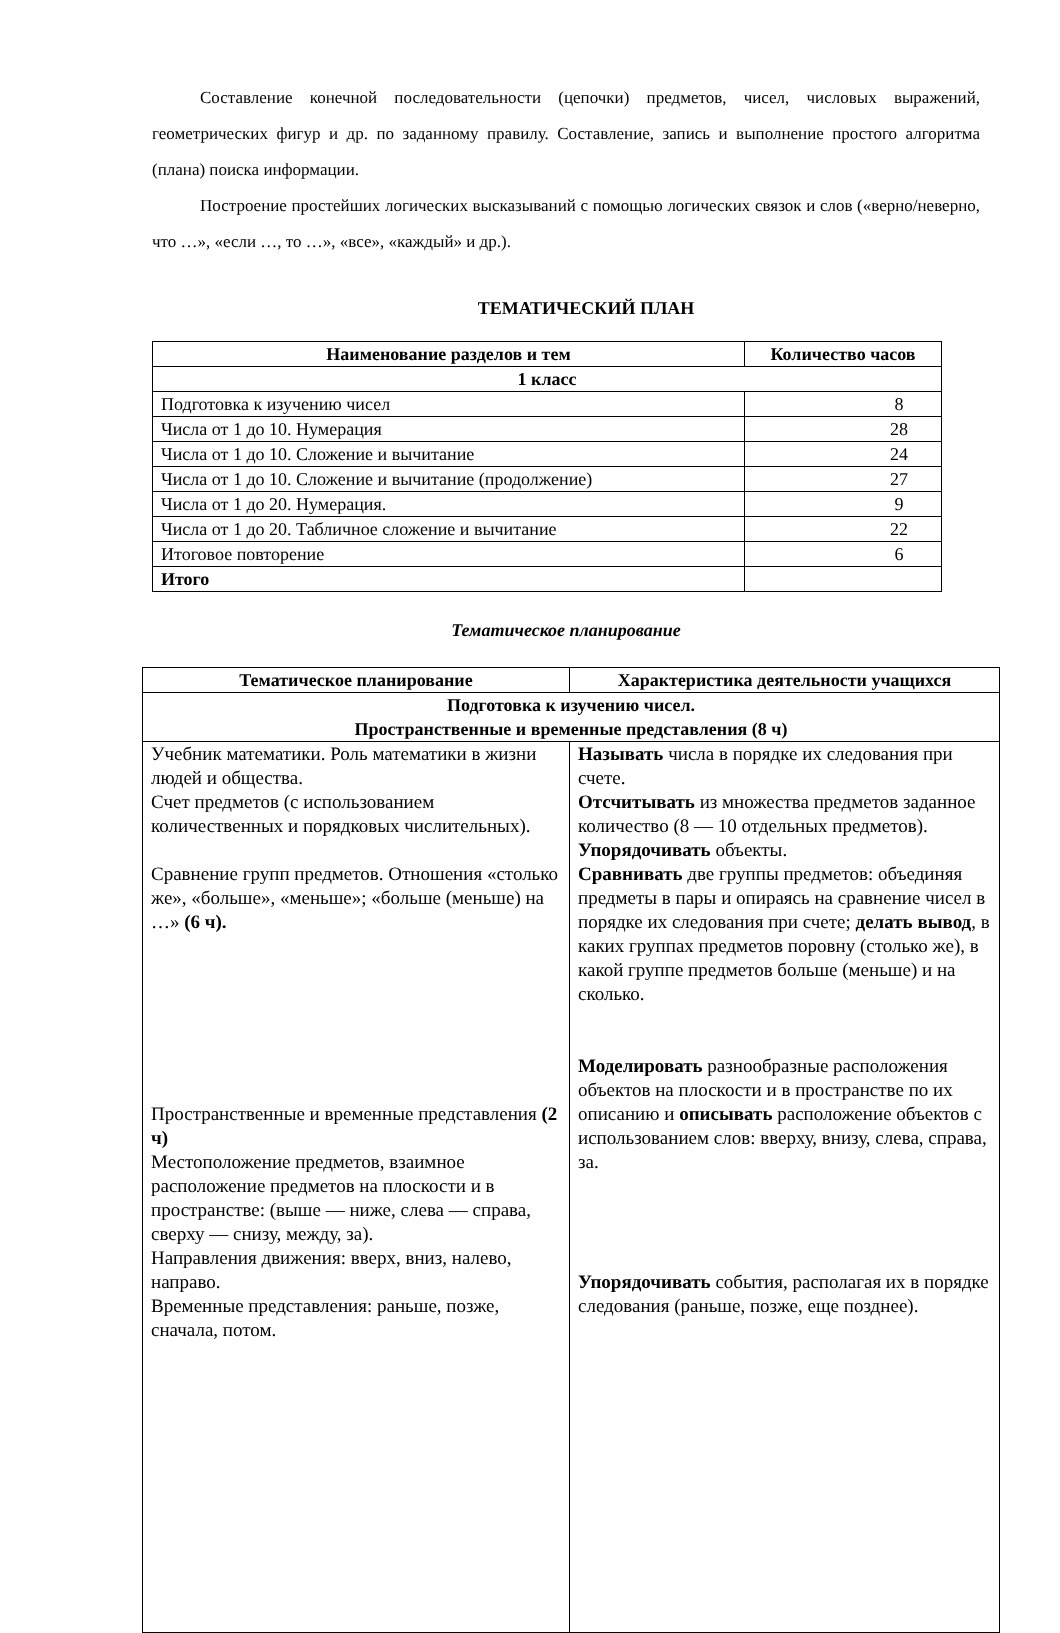Составление конечной последовательности (цепочки) предметов, чисел, числовых выражений, геометрических фигур и др. по заданному правилу. Составление, запись и выполнение простого алгоритма (плана) поиска информации.
Построение простейших логических высказываний с помощью логических связок и слов («верно/неверно, что …», «если …, то …», «все», «каждый» и др.).
ТЕМАТИЧЕСКИЙ ПЛАН
| Наименование разделов и тем | Количество часов |
| --- | --- |
| 1 класс | |
| Подготовка к изучению чисел | 8 |
| Числа от 1 до 10. Нумерация | 28 |
| Числа от 1 до 10. Сложение и вычитание | 24 |
| Числа от 1 до 10. Сложение и вычитание (продолжение) | 27 |
| Числа от 1 до 20. Нумерация. | 9 |
| Числа от 1 до 20. Табличное сложение и вычитание | 22 |
| Итоговое повторение | 6 |
| Итого | |
Тематическое планирование
| Тематическое планирование | Характеристика деятельности учащихся |
| --- | --- |
| Подготовка к изучению чисел. Пространственные и временные представления (8 ч) | |
| Учебник математики. Роль математики в жизни людей и общества. Счет предметов (с использованием количественных и порядковых числительных). Сравнение групп предметов. Отношения «столько же», «больше», «меньше»; «больше (меньше) на …» (6 ч). Пространственные и временные представления (2 ч) Местоположение предметов, взаимное расположение предметов на плоскости и в пространстве: (выше — ниже, слева — справа, сверху — снизу, между, за). Направления движения: вверх, вниз, налево, направо. Временные представления: раньше, позже, сначала, потом. | Называть числа в порядке их следования при счете. Отсчитывать из множества предметов заданное количество (8 — 10 отдельных предметов). Упорядочивать объекты. Сравнивать две группы предметов: объединяя предметы в пары и опираясь на сравнение чисел в порядке их следования при счете; делать вывод , в каких группах предметов поровну (столько же), в какой группе предметов больше (меньше) и на сколько. Моделировать разнообразные расположения объектов на плоскости и в пространстве по их описанию и описывать расположение объектов с использованием слов: вверху, внизу, слева, справа, за. Упорядочивать события, располагая их в порядке следования (раньше, позже, еще позднее). |